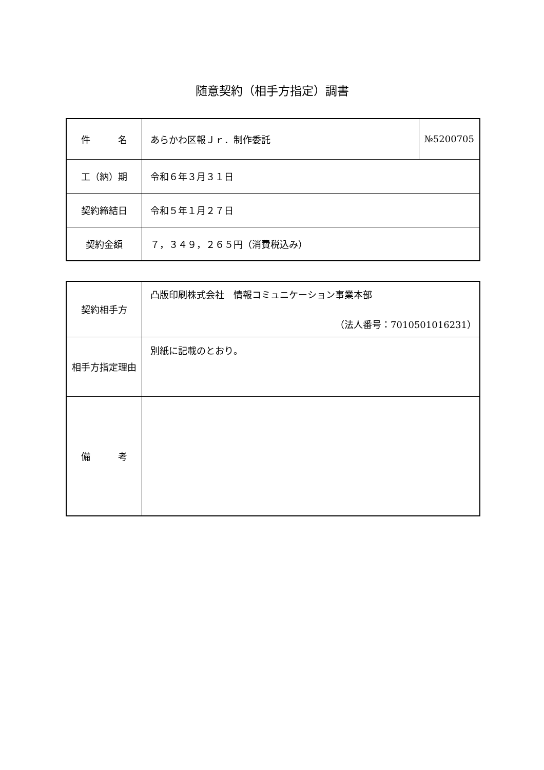随意契約（相手方指定）調書
| 件 名 | あらかわ区報Ｊｒ．制作委託 | №5200705 |
| 工（納）期 | 令和６年３月３１日 | |
| 契約締結日 | 令和５年１月２７日 | |
| 契約金額 | ７，３４９，２６５円（消費税込み） | |
| 契約相手方 | 凸版印刷株式会社 情報コミュニケーション事業本部 （法人番号：7010501016231） |
| 相手方指定理由 | 別紙に記載のとおり。 |
| 備 考 | |